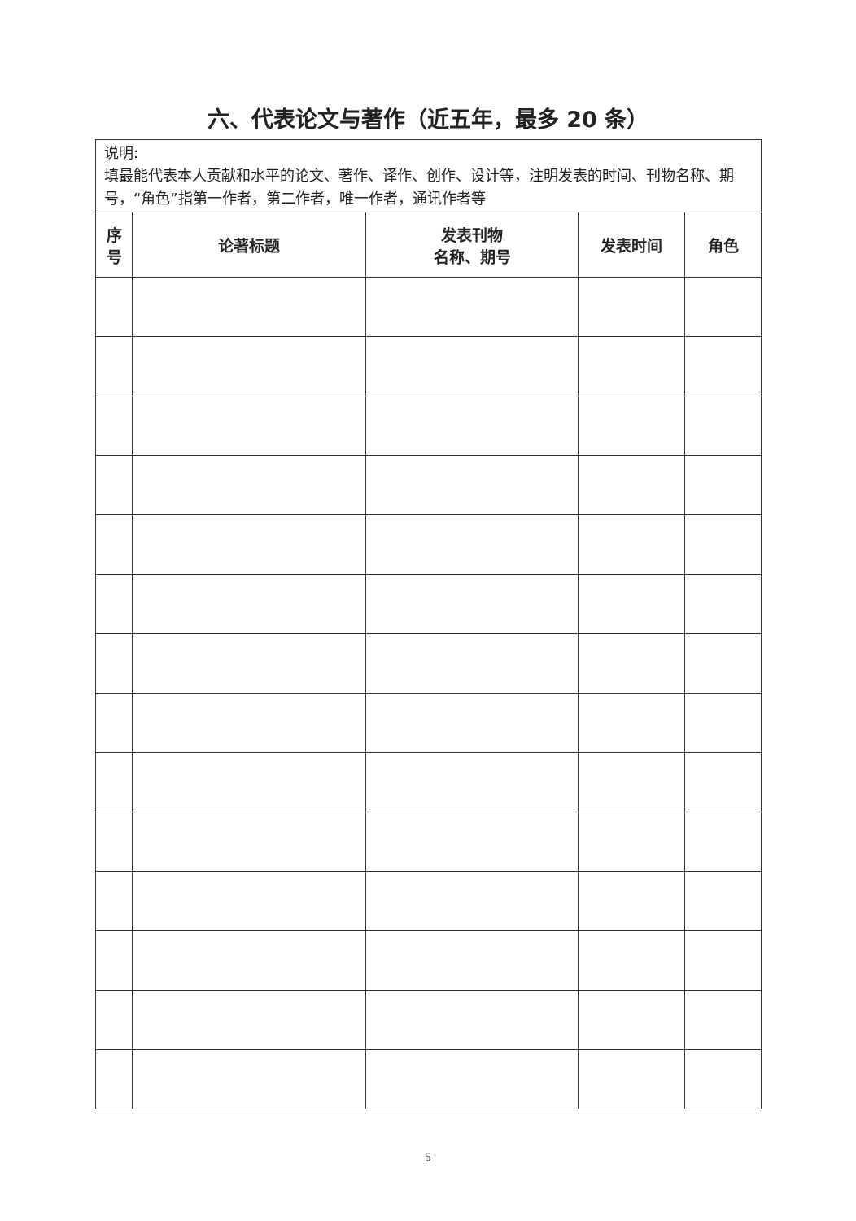六、代表论文与著作（近五年，最多 20 条）
| 说明: 填最能代表本人贡献和水平的论文、著作、译作、创作、设计等，注明发表的时间、刊物名称、期号，“角色”指第一作者，第二作者，唯一作者，通讯作者等 | | | | |
| 序 号 | 论著标题 | 发表刊物 名称、期号 | 发表时间 | 角色 |
5